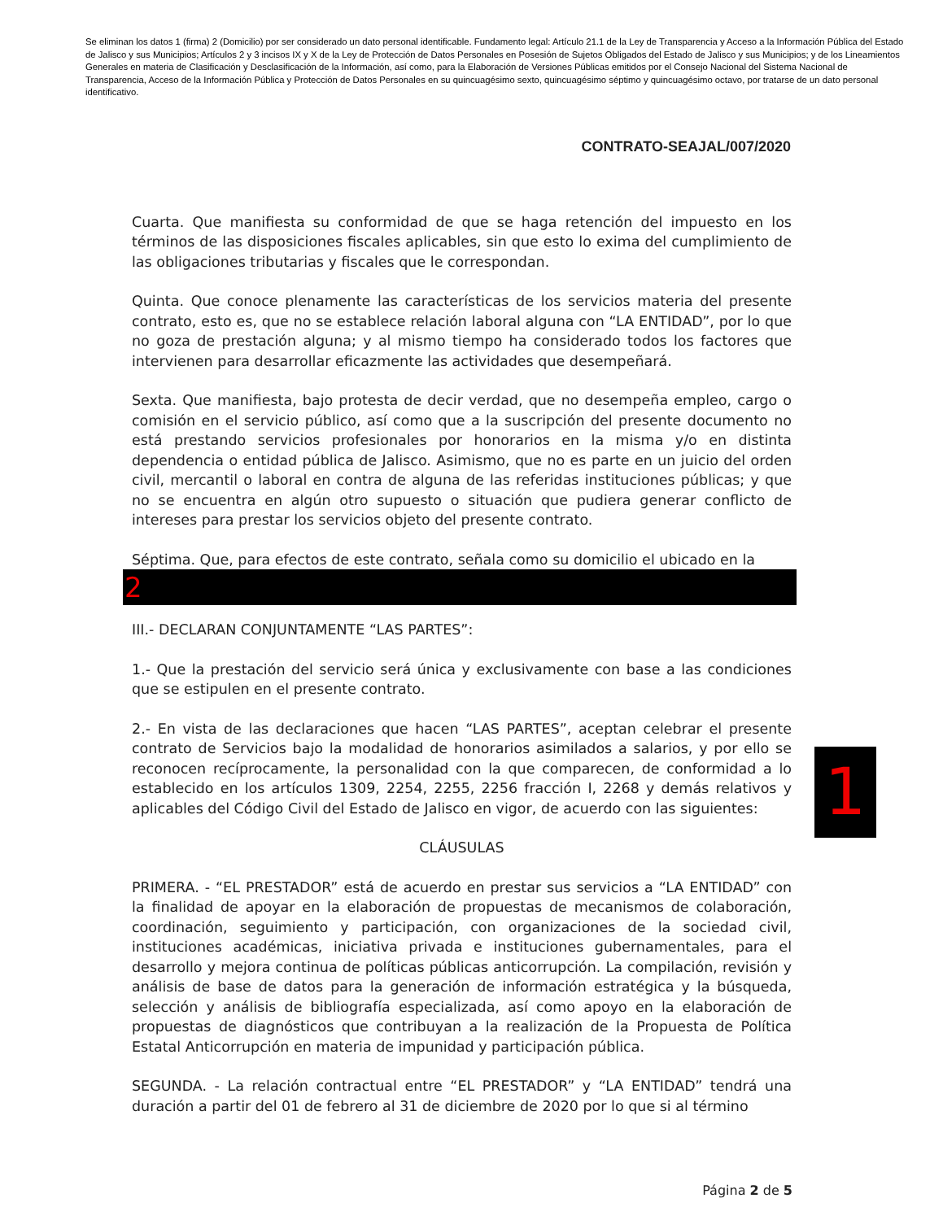Se eliminan los datos 1 (firma) 2 (Domicilio) por ser considerado un dato personal identificable. Fundamento legal: Artículo 21.1 de la Ley de Transparencia y Acceso a la Información Pública del Estado de Jalisco y sus Municipios; Artículos 2 y 3 incisos IX y X de la Ley de Protección de Datos Personales en Posesión de Sujetos Obligados del Estado de Jalisco y sus Municipios; y de los Lineamientos Generales en materia de Clasificación y Desclasificación de la Información, así como, para la Elaboración de Versiones Públicas emitidos por el Consejo Nacional del Sistema Nacional de Transparencia, Acceso de la Información Pública y Protección de Datos Personales en su quincuagésimo sexto, quincuagésimo séptimo y quincuagésimo octavo, por tratarse de un dato personal identificativo.
CONTRATO-SEAJAL/007/2020
Cuarta. Que manifiesta su conformidad de que se haga retención del impuesto en los términos de las disposiciones fiscales aplicables, sin que esto lo exima del cumplimiento de las obligaciones tributarias y fiscales que le correspondan.
Quinta. Que conoce plenamente las características de los servicios materia del presente contrato, esto es, que no se establece relación laboral alguna con “LA ENTIDAD”, por lo que no goza de prestación alguna; y al mismo tiempo ha considerado todos los factores que intervienen para desarrollar eficazmente las actividades que desempeñará.
Sexta. Que manifiesta, bajo protesta de decir verdad, que no desempeña empleo, cargo o comisión en el servicio público, así como que a la suscripción del presente documento no está prestando servicios profesionales por honorarios en la misma y/o en distinta dependencia o entidad pública de Jalisco. Asimismo, que no es parte en un juicio del orden civil, mercantil o laboral en contra de alguna de las referidas instituciones públicas; y que no se encuentra en algún otro supuesto o situación que pudiera generar conflicto de intereses para prestar los servicios objeto del presente contrato.
Séptima. Que, para efectos de este contrato, señala como su domicilio el ubicado en la
2
III.- DECLARAN CONJUNTAMENTE “LAS PARTES”:
1.- Que la prestación del servicio será única y exclusivamente con base a las condiciones que se estipulen en el presente contrato.
2.- En vista de las declaraciones que hacen “LAS PARTES”, aceptan celebrar el presente contrato de Servicios bajo la modalidad de honorarios asimilados a salarios, y por ello se reconocen recíprocamente, la personalidad con la que comparecen, de conformidad a lo establecido en los artículos 1309, 2254, 2255, 2256 fracción I, 2268 y demás relativos y aplicables del Código Civil del Estado de Jalisco en vigor, de acuerdo con las siguientes:
CLÁUSULAS
PRIMERA. - “EL PRESTADOR” está de acuerdo en prestar sus servicios a “LA ENTIDAD” con la finalidad de apoyar en la elaboración de propuestas de mecanismos de colaboración, coordinación, seguimiento y participación, con organizaciones de la sociedad civil, instituciones académicas, iniciativa privada e instituciones gubernamentales, para el desarrollo y mejora continua de políticas públicas anticorrupción. La compilación, revisión y análisis de base de datos para la generación de información estratégica y la búsqueda, selección y análisis de bibliografía especializada, así como apoyo en la elaboración de propuestas de diagnósticos que contribuyan a la realización de la Propuesta de Política Estatal Anticorrupción en materia de impunidad y participación pública.
SEGUNDA. - La relación contractual entre “EL PRESTADOR” y “LA ENTIDAD” tendrá una duración a partir del 01 de febrero al 31 de diciembre de 2020 por lo que si al término
1
Página 2 de 5